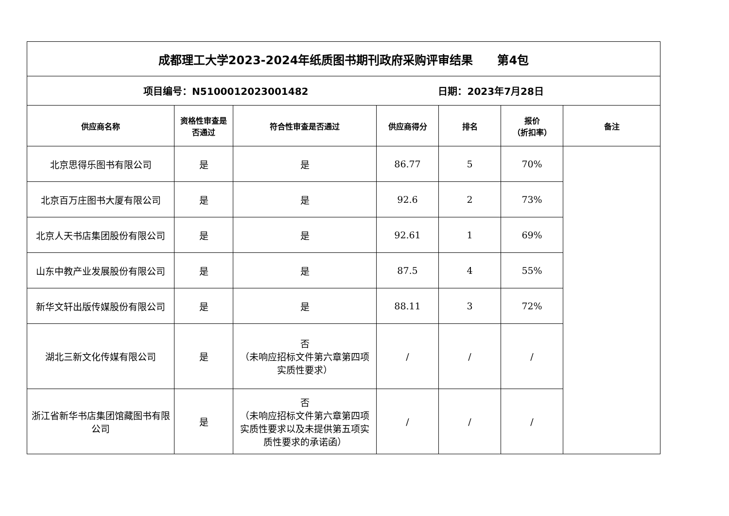| 成都理工大学2023-2024年纸质图书期刊政府采购评审结果 第4包 | | | | | | |
| 项目编号：N5100012023001482 日期：2023年7月28日 | | | | | | |
| 供应商名称 | 资格性审查是否通过 | 符合性审查是否通过 | 供应商得分 | 排名 | 报价 （折扣率） | 备注 |
| 北京思得乐图书有限公司 | 是 | 是 | 86.77 | 5 | 70% | |
| 北京百万庄图书大厦有限公司 | 是 | 是 | 92.6 | 2 | 73% | |
| 北京人天书店集团股份有限公司 | 是 | 是 | 92.61 | 1 | 69% | |
| 山东中教产业发展股份有限公司 | 是 | 是 | 87.5 | 4 | 55% | |
| 新华文轩出版传媒股份有限公司 | 是 | 是 | 88.11 | 3 | 72% | |
| 湖北三新文化传媒有限公司 | 是 | 否 （未响应招标文件第六章第四项实质性要求） | / | / | / | |
| 浙江省新华书店集团馆藏图书有限公司 | 是 | 否 （未响应招标文件第六章第四项实质性要求以及未提供第五项实质性要求的承诺函） | / | / | / | |